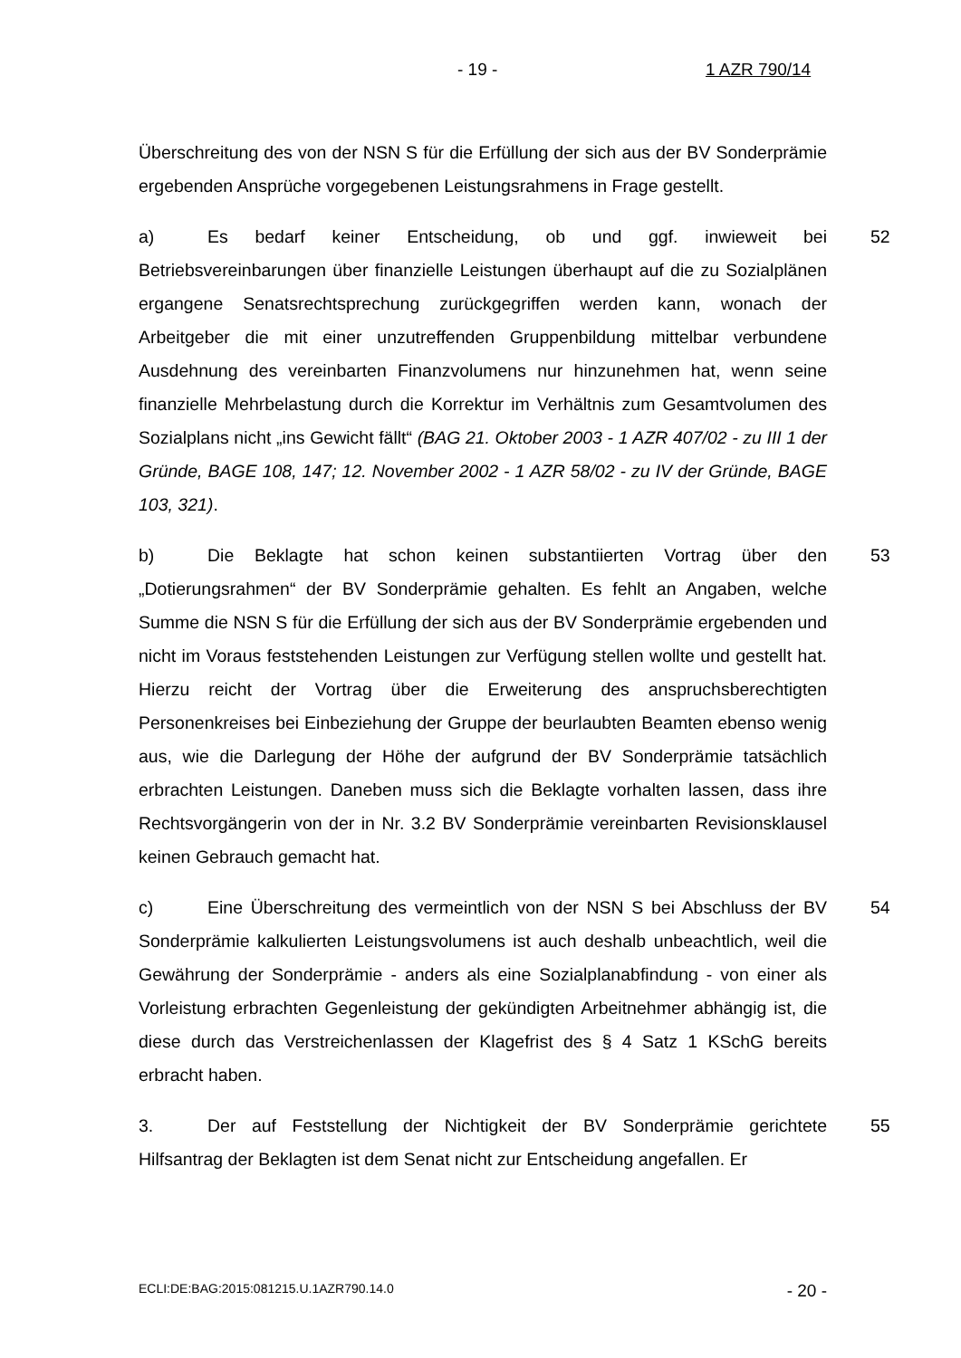- 19 - 1 AZR 790/14
Überschreitung des von der NSN S für die Erfüllung der sich aus der BV Sonderprämie ergebenden Ansprüche vorgegebenen Leistungsrahmens in Frage gestellt.
52 a) Es bedarf keiner Entscheidung, ob und ggf. inwieweit bei Betriebsvereinbarungen über finanzielle Leistungen überhaupt auf die zu Sozialplänen ergangene Senatsrechtsprechung zurückgegriffen werden kann, wonach der Arbeitgeber die mit einer unzutreffenden Gruppenbildung mittelbar verbundene Ausdehnung des vereinbarten Finanzvolumens nur hinzunehmen hat, wenn seine finanzielle Mehrbelastung durch die Korrektur im Verhältnis zum Gesamtvolumen des Sozialplans nicht „ins Gewicht fällt“ (BAG 21. Oktober 2003 - 1 AZR 407/02 - zu III 1 der Gründe, BAGE 108, 147; 12. November 2002 - 1 AZR 58/02 - zu IV der Gründe, BAGE 103, 321).
53 b) Die Beklagte hat schon keinen substantiierten Vortrag über den „Dotierungsrahmen“ der BV Sonderprämie gehalten. Es fehlt an Angaben, welche Summe die NSN S für die Erfüllung der sich aus der BV Sonderprämie ergebenden und nicht im Voraus feststehenden Leistungen zur Verfügung stellen wollte und gestellt hat. Hierzu reicht der Vortrag über die Erweiterung des anspruchsberechtigten Personenkreises bei Einbeziehung der Gruppe der beurlaubten Beamten ebenso wenig aus, wie die Darlegung der Höhe der aufgrund der BV Sonderprämie tatsächlich erbrachten Leistungen. Daneben muss sich die Beklagte vorhalten lassen, dass ihre Rechtsvorgängerin von der in Nr. 3.2 BV Sonderprämie vereinbarten Revisionsklausel keinen Gebrauch gemacht hat.
54 c) Eine Überschreitung des vermeintlich von der NSN S bei Abschluss der BV Sonderprämie kalkulierten Leistungsvolumens ist auch deshalb unbeachtlich, weil die Gewährung der Sonderprämie - anders als eine Sozialplanabfindung - von einer als Vorleistung erbrachten Gegenleistung der gekündigten Arbeitnehmer abhängig ist, die diese durch das Verstreichenlassen der Klagefrist des § 4 Satz 1 KSchG bereits erbracht haben.
55 3. Der auf Feststellung der Nichtigkeit der BV Sonderprämie gerichtete Hilfsantrag der Beklagten ist dem Senat nicht zur Entscheidung angefallen. Er
ECLI:DE:BAG:2015:081215.U.1AZR790.14.0 - 20 -